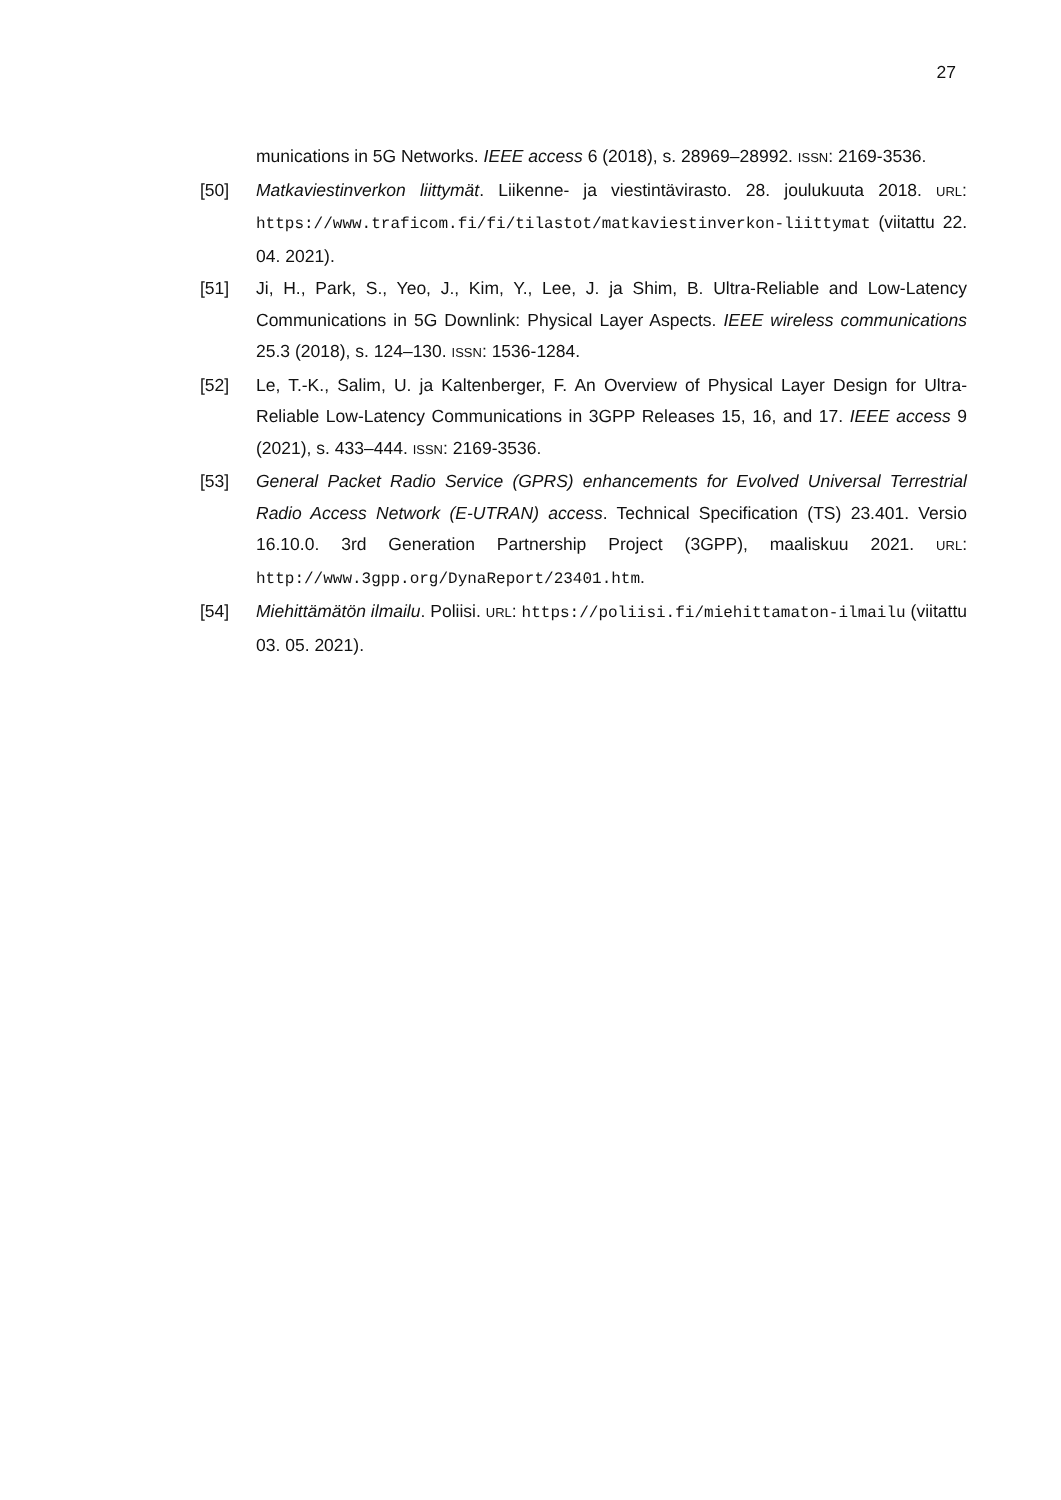27
munications in 5G Networks. IEEE access 6 (2018), s. 28969–28992. ISSN: 2169-3536.
[50] Matkaviestinverkon liittymät. Liikenne- ja viestintävirasto. 28. joulukuuta 2018. URL: https://www.traficom.fi/fi/tilastot/matkaviestinverkon-liittymat (viitattu 22. 04. 2021).
[51] Ji, H., Park, S., Yeo, J., Kim, Y., Lee, J. ja Shim, B. Ultra-Reliable and Low-Latency Communications in 5G Downlink: Physical Layer Aspects. IEEE wireless communications 25.3 (2018), s. 124–130. ISSN: 1536-1284.
[52] Le, T.-K., Salim, U. ja Kaltenberger, F. An Overview of Physical Layer Design for Ultra-Reliable Low-Latency Communications in 3GPP Releases 15, 16, and 17. IEEE access 9 (2021), s. 433–444. ISSN: 2169-3536.
[53] General Packet Radio Service (GPRS) enhancements for Evolved Universal Terrestrial Radio Access Network (E-UTRAN) access. Technical Specification (TS) 23.401. Versio 16.10.0. 3rd Generation Partnership Project (3GPP), maaliskuu 2021. URL: http://www.3gpp.org/DynaReport/23401.htm.
[54] Miehittämätön ilmailu. Poliisi. URL: https://poliisi.fi/miehittamaton-ilmailu (viitattu 03. 05. 2021).